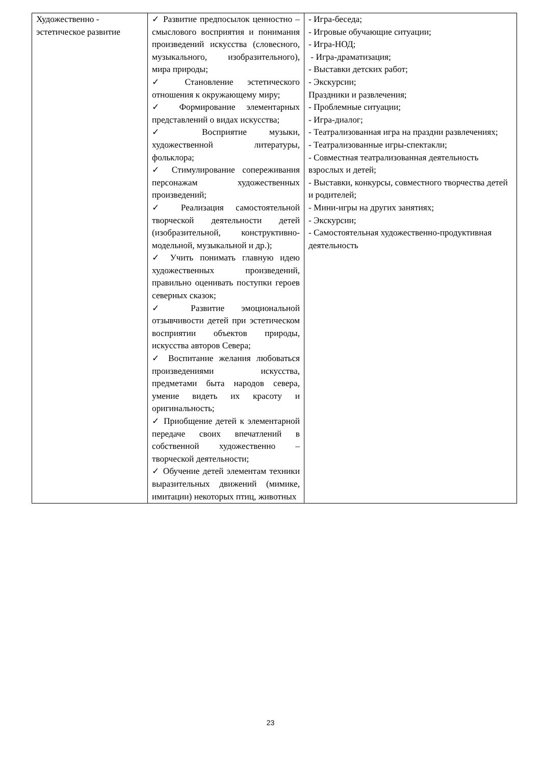| Художественно - эстетическое развитие | ✓ Развитие предпосылок ценностно – смыслового восприятия и понимания произведений искусства (словесного, музыкального, изобразительного), мира природы; ✓ Становление эстетического отношения к окружающему миру; ✓ Формирование элементарных представлений о видах искусства; ✓ Восприятие музыки, художественной литературы, фольклора; ✓ Стимулирование сопереживания персонажам художественных произведений; ✓ Реализация самостоятельной творческой деятельности детей (изобразительной, конструктивно-модельной, музыкальной и др.); ✓ Учить понимать главную идею художественных произведений, правильно оценивать поступки героев северных сказок; ✓ Развитие эмоциональной отзывчивости детей при эстетическом восприятии объектов природы, искусства авторов Севера; ✓ Воспитание желания любоваться произведениями искусства, предметами быта народов севера, умение видеть их красоту и оригинальность; ✓ Приобщение детей к элементарной передаче своих впечатлений в собственной художественно – творческой деятельности; ✓ Обучение детей элементам техники выразительных движений (мимике, имитации) некоторых птиц, животных | - Игра-беседа; - Игровые обучающие ситуации; - Игра-НОД; - Игра-драматизация; - Выставки детских работ; - Экскурсии; Праздники и развлечения; - Проблемные ситуации; - Игра-диалог; - Театрализованная игра на праздни развлечениях; - Театрализованные игры-спектакли; - Совместная театрализованная деятельность взрослых и детей; - Выставки, конкурсы, совместного творчества детей и родителей; - Мини-игры на других занятиях; - Экскурсии; - Самостоятельная художественно-продуктивная деятельность |
23